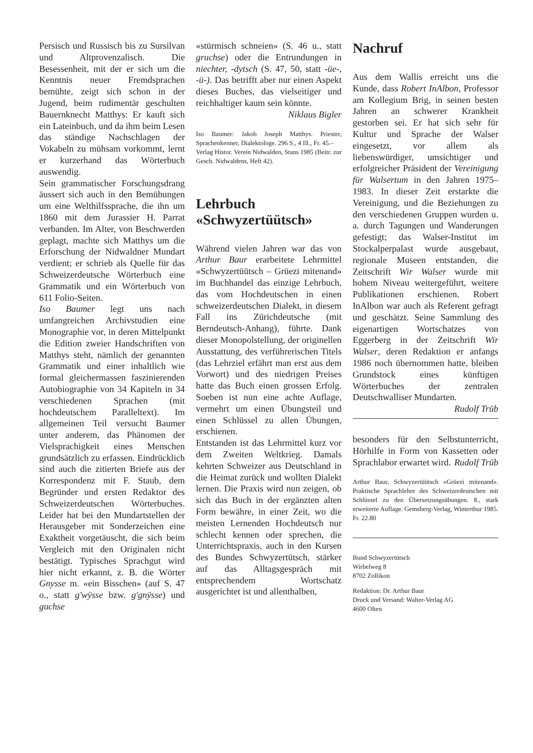Persisch und Russisch bis zu Sursilvan und Altprovenzalisch. Die Besessenheit, mit der er sich um die Kenntnis neuer Fremdsprachen bemühte, zeigt sich schon in der Jugend, beim rudimentär geschulten Bauernknecht Matthys: Er kauft sich ein Lateinbuch, und da ihm beim Lesen das ständige Nachschlagen der Vokabeln zu mühsam vorkommt, lernt er kurzerhand das Wörterbuch auswendig.
Sein grammatischer Forschungsdrang äussert sich auch in den Bemühungen um eine Welthilfssprache, die ihn um 1860 mit dem Jurassier H. Parrat verbanden. Im Alter, von Beschwerden geplagt, machte sich Matthys um die Erforschung der Nidwaldner Mundart verdient; er schrieb als Quelle für das Schweizerdeutsche Wörterbuch eine Grammatik und ein Wörterbuch von 611 Folio-Seiten.
Iso Baumer legt uns nach umfangreichen Archivstudien eine Monographie vor, in deren Mittelpunkt die Edition zweier Handschriften von Matthys steht, nämlich der genannten Grammatik und einer inhaltlich wie formal gleichermassen faszinierenden Autobiographie von 34 Kapiteln in 34 verschiedenen Sprachen (mit hochdeutschem Paralleltext). Im allgemeinen Teil versucht Baumer unter anderem, das Phänomen der Vielsprachigkeit eines Menschen grundsätzlich zu erfassen. Eindrücklich sind auch die zitierten Briefe aus der Korrespondenz mit F. Staub, dem Begründer und ersten Redaktor des Schweizerdeutschen Wörterbuches. Leider hat bei den Mundartstellen der Herausgeber mit Sonderzeichen eine Exaktheit vorgetäuscht, die sich beim Vergleich mit den Originalen nicht bestätigt. Typisches Sprachgut wird hier nicht erkannt, z. B. die Wörter Gnysse m. «ein Bisschen» (auf S. 47 o., statt g'wÿsse bzw. g'gnÿsse) und guchse
«stürmisch schneien» (S. 46 u., statt gruchse) oder die Entrundungen in niechter, -dytsch (S. 47, 50, statt -üe-, -ü-). Das betrifft aber nur einen Aspekt dieses Buches, das vielseitiger und reichhaltiger kaum sein könnte.
Niklaus Bigler
Iso Baumer: Jakob Joseph Matthys. Priester, Sprachenkenner, Dialektologe. 296 S., 4 Ill., Fr. 45.–
Verlag Histor. Verein Nidwalden, Stans 1985 (Beitr. zur Gesch. Nidwaldens, Heft 42).
Lehrbuch «Schwyzertüütsch»
Während vielen Jahren war das von Arthur Baur erarbeitete Lehrmittel «Schwyzertüütsch – Grüezi mitenand» im Buchhandel das einzige Lehrbuch, das vom Hochdeutschen in einen schweizerdeutschen Dialekt, in diesem Fall ins Zürichdeutsche (mit Berndeutsch-Anhang), führte. Dank dieser Monopolstellung, der originellen Ausstattung, des verführerischen Titels (das Lehrziel erfährt man erst aus dem Vorwort) und des niedrigen Preises hatte das Buch einen grossen Erfolg. Soeben ist nun eine achte Auflage, vermehrt um einen Übungsteil und einen Schlüssel zu allen Übungen, erschienen.
Entstanden ist das Lehrmittel kurz vor dem Zweiten Weltkrieg. Damals kehrten Schweizer aus Deutschland in die Heimat zurück und wollten Dialekt lernen. Die Praxis wird nun zeigen, ob sich das Buch in der ergänzten alten Form bewähre, in einer Zeit, wo die meisten Lernenden Hochdeutsch nur schlecht kennen oder sprechen, die Unterrichtspraxis, auch in den Kursen des Bundes Schwyzertütsch, stärker auf das Alltagsgespräch mit entsprechendem Wortschatz ausgerichtet ist und allenthalben,
Nachruf
Aus dem Wallis erreicht uns die Kunde, dass Robert InAlbon, Professor am Kollegium Brig, in seinen besten Jahren an schwerer Krankheit gestorben sei. Er hat sich sehr für Kultur und Sprache der Walser eingesetzt, vor allem als liebenswürdiger, umsichtiger und erfolgreicher Präsident der Vereinigung für Walsertum in den Jahren 1975–1983. In dieser Zeit erstarkte die Vereinigung, und die Beziehungen zu den verschiedenen Gruppen wurden u. a. durch Tagungen und Wanderungen gefestigt; das Walser-Institut im Stockalperpalast wurde ausgebaut, regionale Museen entstanden, die Zeitschrift Wir Walser wurde mit hohem Niveau weitergeführt, weitere Publikationen erschienen. Robert InAlbon war auch als Referent gefragt und geschätzt. Seine Sammlung des eigenartigen Wortschatzes von Eggerberg in der Zeitschrift Wir Walser, deren Redaktion er anfangs 1986 noch übernommen hatte, bleiben Grundstock eines künftigen Wörterbuches der zentralen Deutschwalliser Mundarten. Rudolf Trüb
besonders für den Selbstunterricht, Hörhilfe in Form von Kassetten oder Sprachlabor erwartet wird. Rudolf Trüb
Arthur Baur, Schwyzertüütsch «Grüezi mitenand». Praktische Sprachlehre des Schweizerdeutschen mit Schlüssel zu den Übersetzungsübungen. 8., stark erweiterte Auflage. Gemsberg-Verlag, Winterthur 1985. Fr. 22.80
Bund Schwyzertütsch
Wirbelweg 8
8702 Zollikon
Redaktion: Dr. Arthur Baur
Druck und Versand: Walter-Verlag AG
4600 Olten